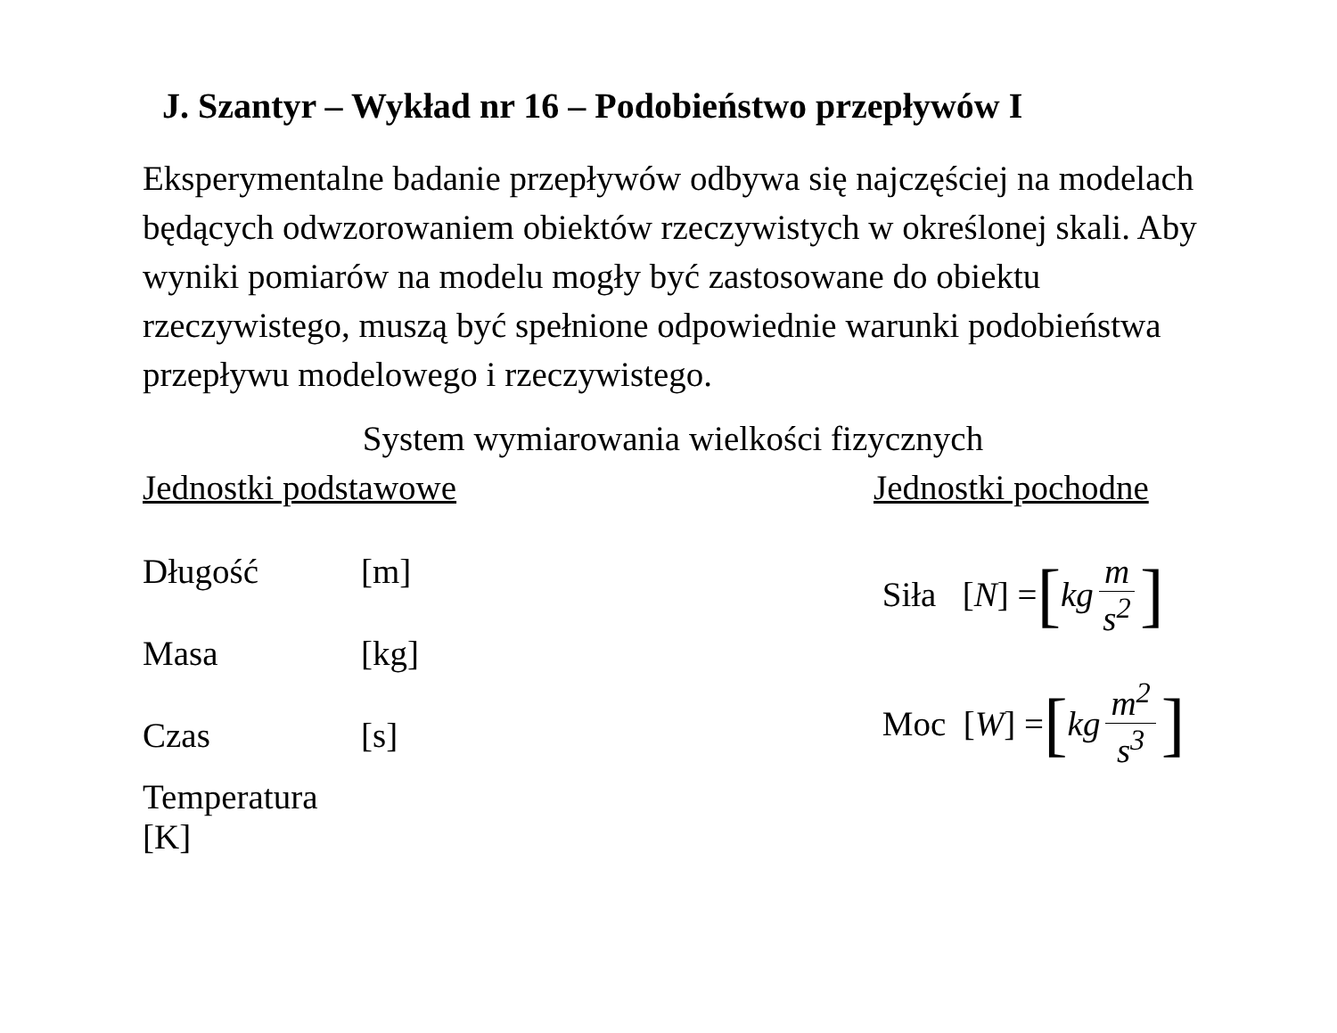J. Szantyr – Wykład nr 16 – Podobieństwo przepływów I
Eksperymentalne badanie przepływów odbywa się najczęściej na modelach będących odwzorowaniem obiektów rzeczywistych w określonej skali. Aby wyniki pomiarów na modelu mogły być zastosowane do obiektu rzeczywistego, muszą być spełnione odpowiednie warunki podobieństwa przepływu modelowego i rzeczywistego.
System wymiarowania wielkości fizycznych
Jednostki podstawowe
Długość [m]
Masa [kg]
Czas [s]
Temperatura [K]
Jednostki pochodne
Siła [N] = [kg m s<sup>2</sup>]
Moc [W] = [kg m<sup>2</sup> s<sup>3</sup>]